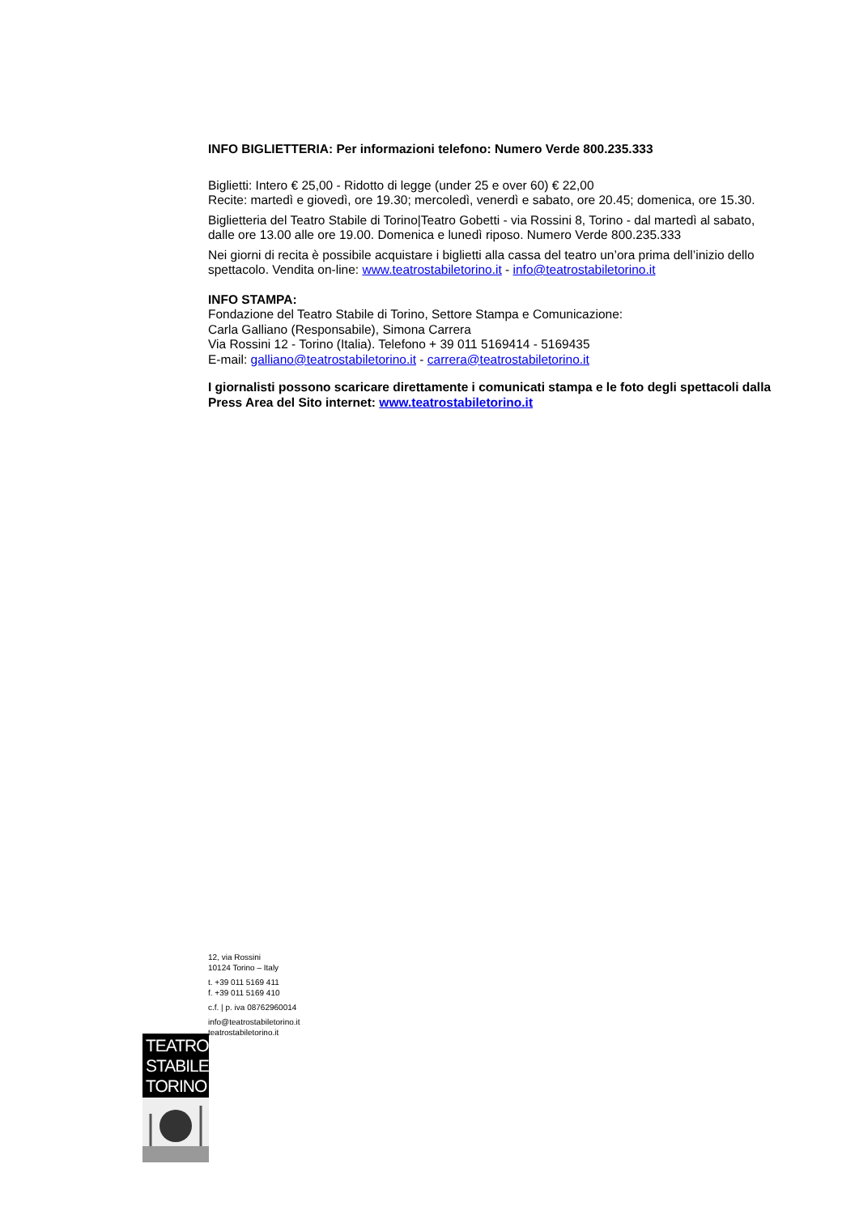INFO BIGLIETTERIA: Per informazioni telefono: Numero Verde 800.235.333
Biglietti: Intero € 25,00 - Ridotto di legge (under 25 e over 60) € 22,00
Recite: martedì e giovedì, ore 19.30; mercoledì, venerdì e sabato, ore 20.45; domenica, ore 15.30.
Biglietteria del Teatro Stabile di Torino|Teatro Gobetti - via Rossini 8, Torino - dal martedì al sabato, dalle ore 13.00 alle ore 19.00. Domenica e lunedì riposo. Numero Verde 800.235.333
Nei giorni di recita è possibile acquistare i biglietti alla cassa del teatro un’ora prima dell’inizio dello spettacolo. Vendita on-line: www.teatrostabiletorino.it - info@teatrostabiletorino.it
INFO STAMPA:
Fondazione del Teatro Stabile di Torino, Settore Stampa e Comunicazione:
Carla Galliano (Responsabile), Simona Carrera
Via Rossini 12 - Torino (Italia). Telefono + 39 011 5169414 - 5169435
E-mail: galliano@teatrostabiletorino.it - carrera@teatrostabiletorino.it
I giornalisti possono scaricare direttamente i comunicati stampa e le foto degli spettacoli dalla Press Area del Sito internet: www.teatrostabiletorino.it
12, via Rossini
10124 Torino – Italy
t. +39 011 5169 411
f. +39 011 5169 410
c.f. | p. iva 08762960014
info@teatrostabiletorino.it
teatrostabiletorino.it
TEATRO
STABILE
TORINO